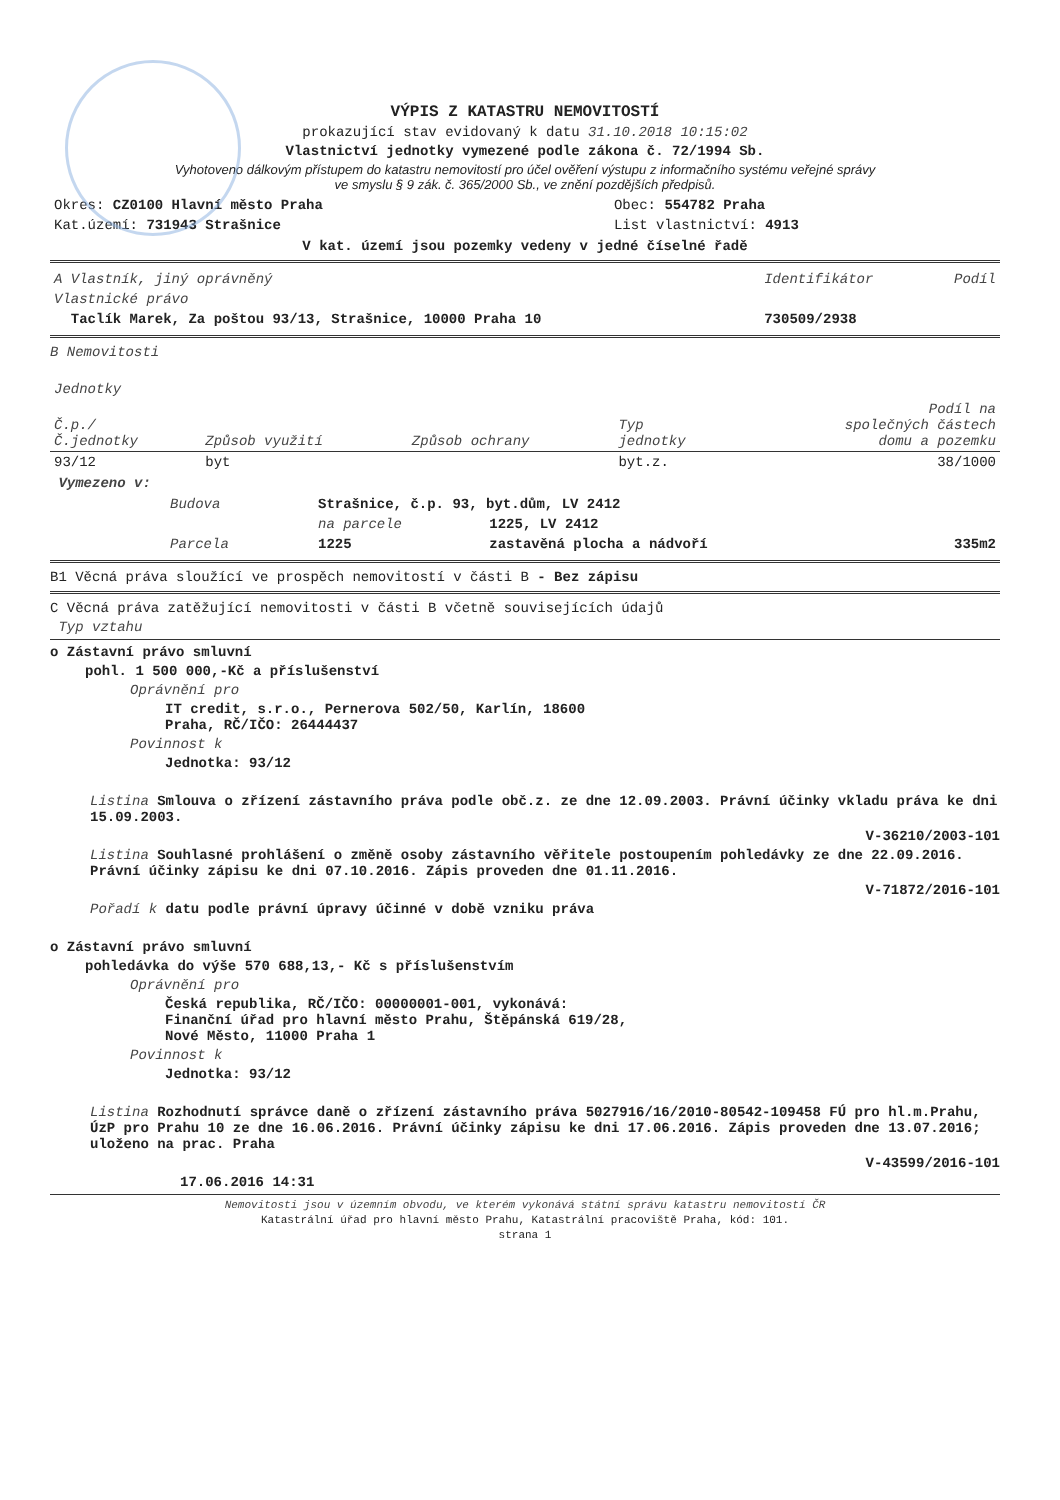VÝPIS Z KATASTRU NEMOVITOSTÍ
prokazující stav evidovaný k datu 31.10.2018 10:15:02
Vlastnictví jednotky vymezené podle zákona č. 72/1994 Sb.
Vyhotoveno dálkovým přístupem do katastru nemovitostí pro účel ověření výstupu z informačního systému veřejné správy
ve smyslu § 9 zák. č. 365/2000 Sb., ve znění pozdějších předpisů.
| Okres: CZ0100 Hlavní město Praha | Obec: 554782 Praha |
| Kat.území: 731943 Strašnice | List vlastnictví: 4913 |
V kat. území jsou pozemky vedeny v jedné číselné řadě
| A Vlastník, jiný oprávněný | Identifikátor | Podíl |
| --- | --- | --- |
| Vlastnické právo | | |
| Taclík Marek, Za poštou 93/13, Strašnice, 10000 Praha 10 | 730509/2938 | |
B Nemovitosti
| Jednotky | | | | |
| Č.p./ Č.jednotky | Způsob využití | Způsob ochrany | Typ jednotky | Podíl na společných částech domu a pozemku |
| 93/12 | byt | | byt.z. | 38/1000 |
Vymezeno v:
| Budova | Strašnice, č.p. 93, byt.dům, LV 2412 | | |
| | na parcele | 1225, LV 2412 | |
| Parcela | 1225 | zastavěná plocha a nádvoří | 335m2 |
B1 Věcná práva sloužící ve prospěch nemovitostí v části B - Bez zápisu
C Věcná práva zatěžující nemovitosti v části B včetně souvisejících údajů
Typ vztahu
o Zástavní právo smluvní
pohl. 1 500 000,-Kč a příslušenství
Oprávnění pro
IT credit, s.r.o., Pernerova 502/50, Karlín, 18600
Praha, RČ/IČO: 26444437
Povinnost k
Jednotka: 93/12
Listina Smlouva o zřízení zástavního práva podle obč.z. ze dne 12.09.2003. Právní účinky vkladu práva ke dni 15.09.2003.
V-36210/2003-101
Listina Souhlasné prohlášení o změně osoby zástavního věřitele postoupením pohledávky ze dne 22.09.2016. Právní účinky zápisu ke dni 07.10.2016. Zápis proveden dne 01.11.2016.
V-71872/2016-101
Pořadí k datu podle právní úpravy účinné v době vzniku práva
o Zástavní právo smluvní
pohledávka do výše 570 688,13,- Kč s příslušenstvím
Oprávnění pro
Česká republika, RČ/IČO: 00000001-001, vykonává:
Finanční úřad pro hlavní město Prahu, Štěpánská 619/28,
Nové Město, 11000 Praha 1
Povinnost k
Jednotka: 93/12
Listina Rozhodnutí správce daně o zřízení zástavního práva 5027916/16/2010-80542-109458 FÚ pro hl.m.Prahu, ÚzP pro Prahu 10 ze dne 16.06.2016. Právní účinky zápisu ke dni 17.06.2016. Zápis proveden dne 13.07.2016; uloženo na prac. Praha
V-43599/2016-101
17.06.2016 14:31
Nemovitosti jsou v územním obvodu, ve kterém vykonává státní správu katastru nemovitostí ČR
Katastrální úřad pro hlavní město Prahu, Katastrální pracoviště Praha, kód: 101.
strana 1